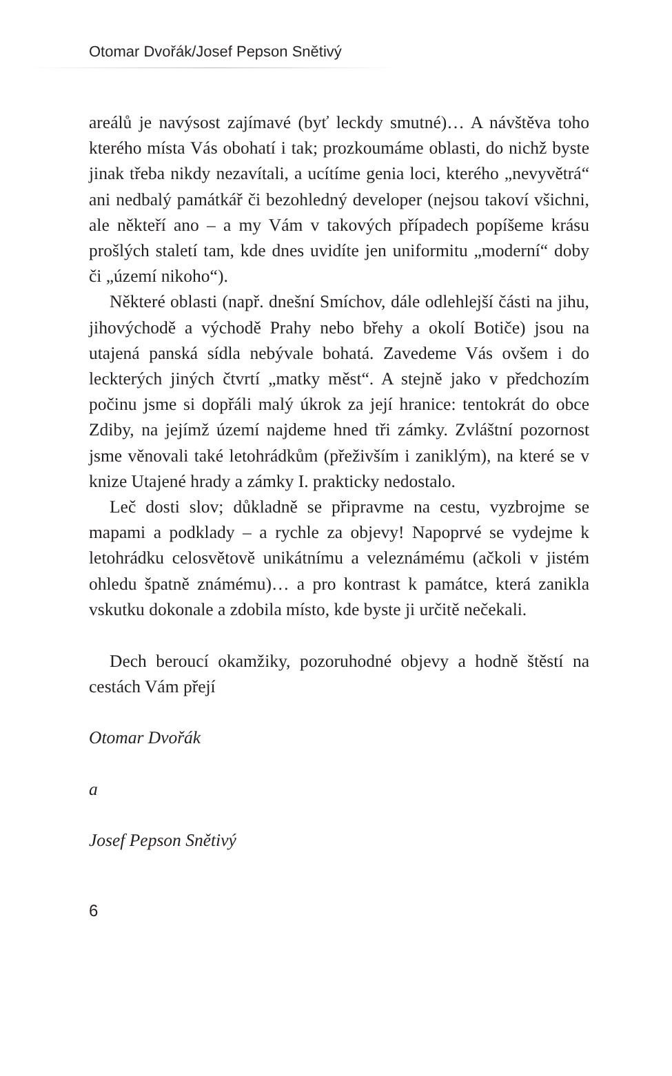Otomar Dvořák/Josef Pepson Snětivý
areálů je navýsost zajímavé (byť leckdy smutné)… A návštěva toho kterého místa Vás obohatí i tak; prozkoumáme oblasti, do nichž byste jinak třeba nikdy nezavítali, a ucítíme genia loci, kterého „nevyvětrá“ ani nedbalý památkář či bezohledný developer (nejsou takoví všichni, ale někteří ano – a my Vám v takových případech popíšeme krásu prošlých staletí tam, kde dnes uvidíte jen uniformitu „moderní“ doby či „území nikoho“).
Některé oblasti (např. dnešní Smíchov, dále odlehlejší části na jihu, jihovýchodě a východě Prahy nebo břehy a okolí Botiče) jsou na utajená panská sídla nebývale bohatá. Zavedeme Vás ovšem i do leckterých jiných čtvrtí „matky měst“. A stejně jako v předchozím počinu jsme si dopřáli malý úkrok za její hranice: tentokrát do obce Zdiby, na jejímž území najdeme hned tři zámky. Zvláštní pozornost jsme věnovali také letohrádkům (přeživším i zaniklým), na které se v knize Utajené hrady a zámky I. prakticky nedostalo.
Leč dosti slov; důkladně se připravme na cestu, vyzbrojme se mapami a podklady – a rychle za objevy! Napoprvé se vydejme k letohrádku celosvětově unikátnímu a veleznámému (ačkoli v jistém ohledu špatně známému)… a pro kontrast k památce, která zanikla vskutku dokonale a zdobila místo, kde byste ji určitě nečekali.
Dech beroucí okamžiky, pozoruhodné objevy a hodně štěstí na cestách Vám přejí
Otomar Dvořák
a
Josef Pepson Snětivý
6